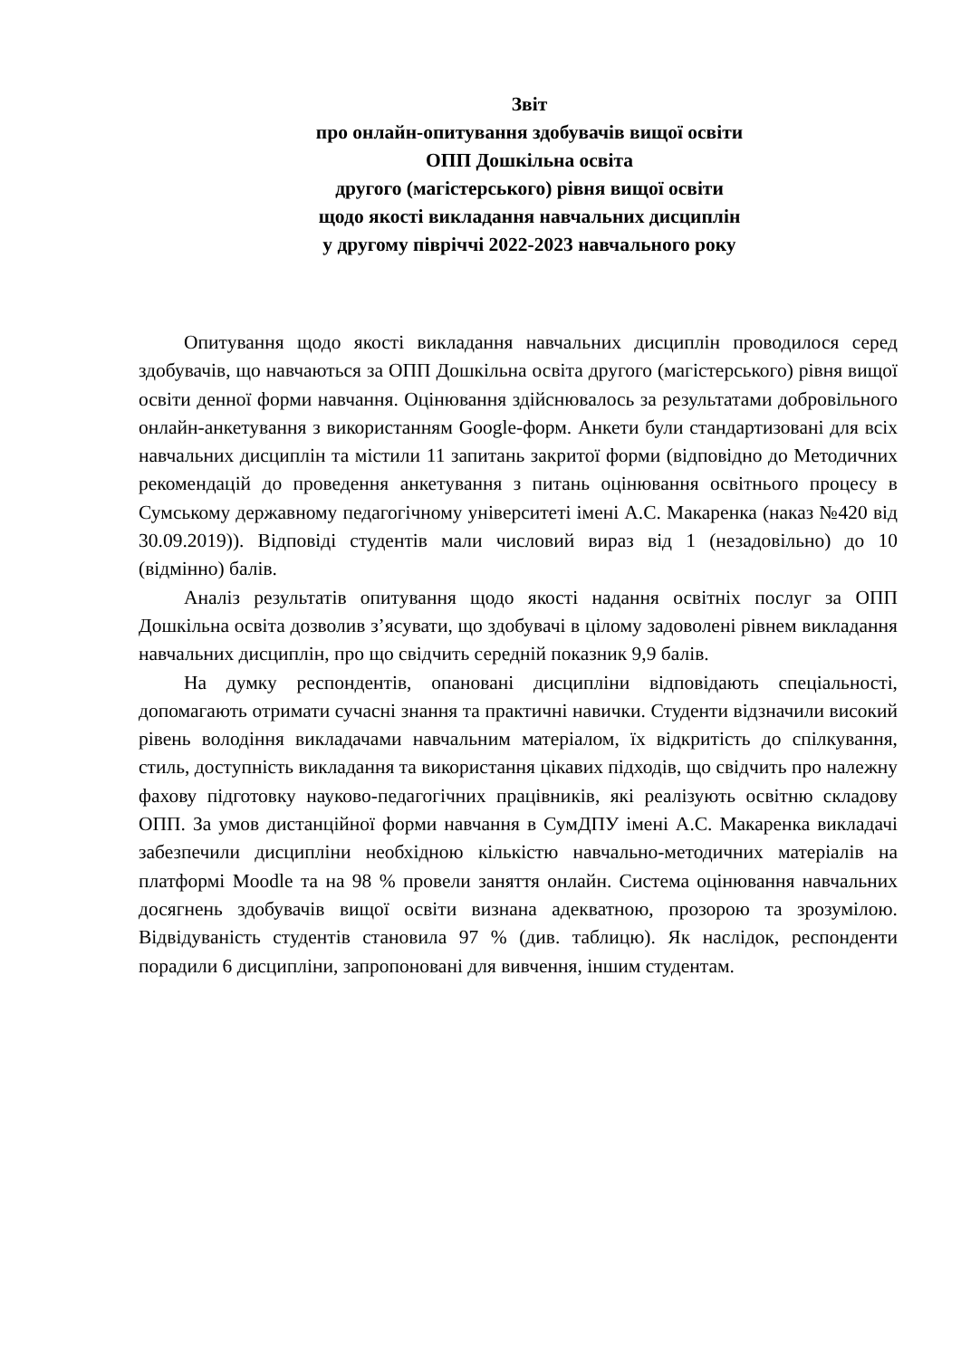Звіт
про онлайн-опитування здобувачів вищої освіти
ОПП Дошкільна освіта
другого (магістерського) рівня вищої освіти
щодо якості викладання навчальних дисциплін
у другому півріччі 2022-2023 навчального року
Опитування щодо якості викладання навчальних дисциплін проводилося серед здобувачів, що навчаються за ОПП Дошкільна освіта другого (магістерського) рівня вищої освіти денної форми навчання. Оцінювання здійснювалось за результатами добровільного онлайн-анкетування з використанням Google-форм. Анкети були стандартизовані для всіх навчальних дисциплін та містили 11 запитань закритої форми (відповідно до Методичних рекомендацій до проведення анкетування з питань оцінювання освітнього процесу в Сумському державному педагогічному університеті імені А.С. Макаренка (наказ №420 від 30.09.2019)). Відповіді студентів мали числовий вираз від 1 (незадовільно) до 10 (відмінно) балів.
Аналіз результатів опитування щодо якості надання освітніх послуг за ОПП Дошкільна освіта дозволив з’ясувати, що здобувачі в цілому задоволені рівнем викладання навчальних дисциплін, про що свідчить середній показник 9,9 балів.
На думку респондентів, опановані дисципліни відповідають спеціальності, допомагають отримати сучасні знання та практичні навички. Студенти відзначили високий рівень володіння викладачами навчальним матеріалом, їх відкритість до спілкування, стиль, доступність викладання та використання цікавих підходів, що свідчить про належну фахову підготовку науково-педагогічних працівників, які реалізують освітню складову ОПП. За умов дистанційної форми навчання в СумДПУ імені А.С. Макаренка викладачі забезпечили дисципліни необхідною кількістю навчально-методичних матеріалів на платформі Moodle та на 98 % провели заняття онлайн. Система оцінювання навчальних досягнень здобувачів вищої освіти визнана адекватною, прозорою та зрозумілою. Відвідуваність студентів становила 97 % (див. таблицю). Як наслідок, респонденти порадили 6 дисципліни, запропоновані для вивчення, іншим студентам.